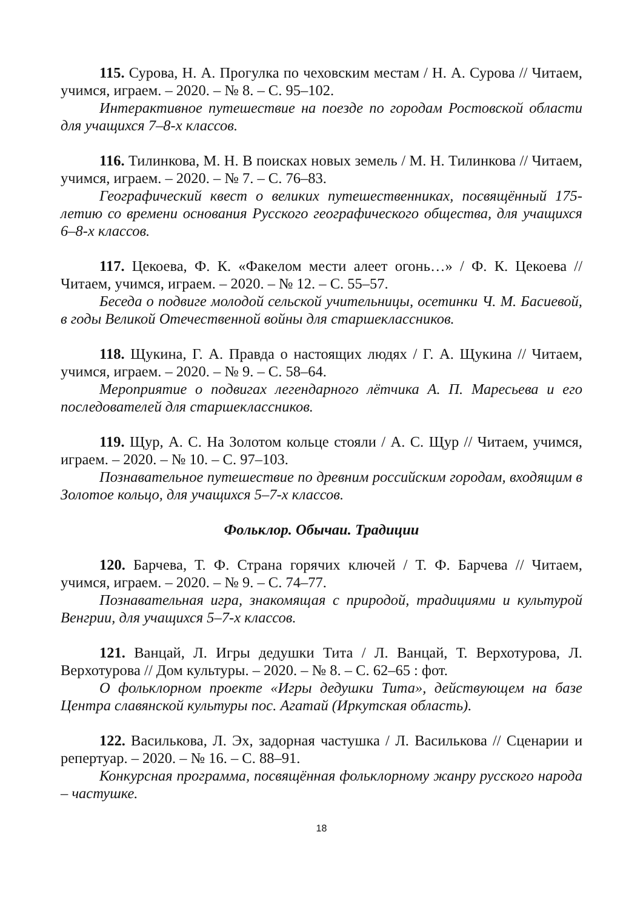115. Сурова, Н. А. Прогулка по чеховским местам / Н. А. Сурова // Читаем, учимся, играем. – 2020. – № 8. – С. 95–102.
Интерактивное путешествие на поезде по городам Ростовской области для учащихся 7–8-х классов.
116. Тилинкова, М. Н. В поисках новых земель / М. Н. Тилинкова // Читаем, учимся, играем. – 2020. – № 7. – С. 76–83.
Географический квест о великих путешественниках, посвящённый 175-летию со времени основания Русского географического общества, для учащихся 6–8-х классов.
117. Цекоева, Ф. К. «Факелом мести алеет огонь…» / Ф. К. Цекоева // Читаем, учимся, играем. – 2020. – № 12. – С. 55–57.
Беседа о подвиге молодой сельской учительницы, осетинки Ч. М. Басиевой, в годы Великой Отечественной войны для старшеклассников.
118. Щукина, Г. А. Правда о настоящих людях / Г. А. Щукина // Читаем, учимся, играем. – 2020. – № 9. – С. 58–64.
Мероприятие о подвигах легендарного лётчика А. П. Маресьева и его последователей для старшеклассников.
119. Щур, А. С. На Золотом кольце стояли / А. С. Щур // Читаем, учимся, играем. – 2020. – № 10. – С. 97–103.
Познавательное путешествие по древним российским городам, входящим в Золотое кольцо, для учащихся 5–7-х классов.
Фольклор. Обычаи. Традиции
120. Барчева, Т. Ф. Страна горячих ключей / Т. Ф. Барчева // Читаем, учимся, играем. – 2020. – № 9. – С. 74–77.
Познавательная игра, знакомящая с природой, традициями и культурой Венгрии, для учащихся 5–7-х классов.
121. Ванцай, Л. Игры дедушки Тита / Л. Ванцай, Т. Верхотурова, Л. Верхотурова // Дом культуры. – 2020. – № 8. – С. 62–65 : фот.
О фольклорном проекте «Игры дедушки Тита», действующем на базе Центра славянской культуры пос. Агатай (Иркутская область).
122. Василькова, Л. Эх, задорная частушка / Л. Василькова // Сценарии и репертуар. – 2020. – № 16. – С. 88–91.
Конкурсная программа, посвящённая фольклорному жанру русского народа – частушке.
18